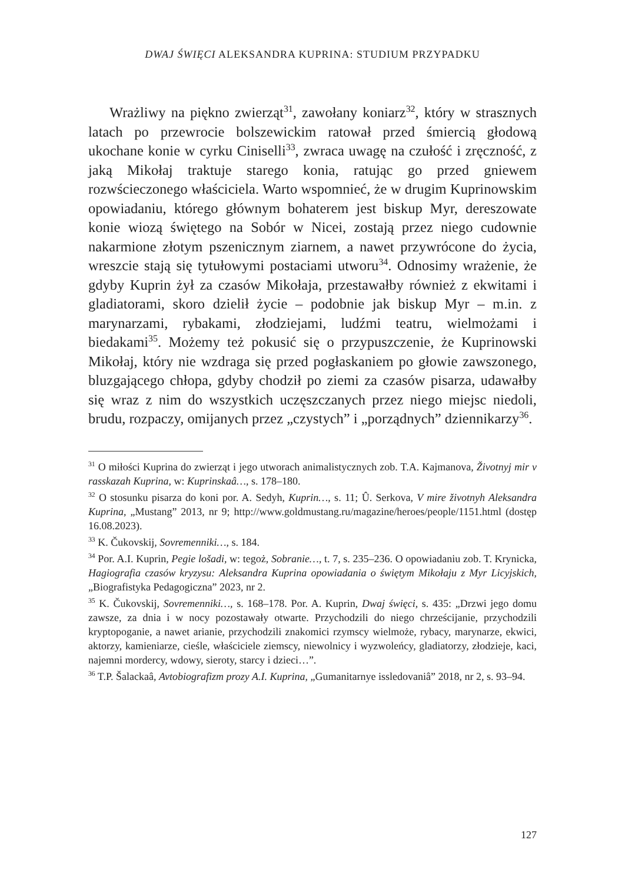DWAJ ŚWIĘCI ALEKSANDRA KUPRINA: STUDIUM PRZYPADKU
Wrażliwy na piękno zwierząt<sup>31</sup>, zawołany koniarz<sup>32</sup>, który w strasznych latach po przewrocie bolszewickim ratował przed śmiercią głodową ukochane konie w cyrku Ciniselli<sup>33</sup>, zwraca uwagę na czułość i zręczność, z jaką Mikołaj traktuje starego konia, ratując go przed gniewem rozwścieczonego właściciela. Warto wspomnieć, że w drugim Kuprinowskim opowiadaniu, którego głównym bohaterem jest biskup Myr, dereszowate konie wiozą świętego na Sobór w Nicei, zostają przez niego cudownie nakarmione złotym pszenicznym ziarnem, a nawet przywrócone do życia, wreszcie stają się tytułowymi postaciami utworu<sup>34</sup>. Odnosimy wrażenie, że gdyby Kuprin żył za czasów Mikołaja, przestawałby również z ekwitami i gladiatorami, skoro dzielił życie – podobnie jak biskup Myr – m.in. z marynarzami, rybakami, złodziejami, ludźmi teatru, wielmożami i biedakami<sup>35</sup>. Możemy też pokusić się o przypuszczenie, że Kuprinowski Mikołaj, który nie wzdraga się przed pogłaskaniem po głowie zawszonego, bluzgającego chłopa, gdyby chodził po ziemi za czasów pisarza, udawałby się wraz z nim do wszystkich uczęszczanych przez niego miejsc niedoli, brudu, rozpaczy, omijanych przez „czystych” i „porządnych” dziennikarzy<sup>36</sup>.
<sup>31</sup> O miłości Kuprina do zwierząt i jego utworach animalistycznych zob. T.A. Kajmanova, Životnyj mir v rasskazah Kuprina, w: Kuprinskaâ…, s. 178–180.
<sup>32</sup> O stosunku pisarza do koni por. A. Sedyh, Kuprin…, s. 11; Û. Serkova, V mire životnyh Aleksandra Kuprina, „Mustang” 2013, nr 9; http://www.goldmustang.ru/magazine/heroes/people/1151.html (dostęp 16.08.2023).
<sup>33</sup> K. Čukovskij, Sovremenniki…, s. 184.
<sup>34</sup> Por. A.I. Kuprin, Pegie lošadi, w: tegoż, Sobranie…, t. 7, s. 235–236. O opowiadaniu zob. T. Krynicka, Hagiografia czasów kryzysu: Aleksandra Kuprina opowiadania o świętym Mikołaju z Myr Licyjskich, „Biografistyka Pedagogiczna” 2023, nr 2.
<sup>35</sup> K. Čukovskij, Sovremenniki…, s. 168–178. Por. A. Kuprin, Dwaj święci, s. 435: „Drzwi jego domu zawsze, za dnia i w nocy pozostawały otwarte. Przychodzili do niego chrześcijanie, przychodzili kryptopoganie, a nawet arianie, przychodzili znakomici rzymscy wielmoże, rybacy, marynarze, ekwici, aktorzy, kamieniarze, cieśle, właściciele ziemscy, niewolnicy i wyzwoleńcy, gladiatorzy, złodzieje, kaci, najemni mordercy, wdowy, sieroty, starcy i dzieci…”.
<sup>36</sup> T.P. Šalackaâ, Avtobiografizm prozy A.I. Kuprina, „Gumanitarnye issledovaniâ” 2018, nr 2, s. 93–94.
127